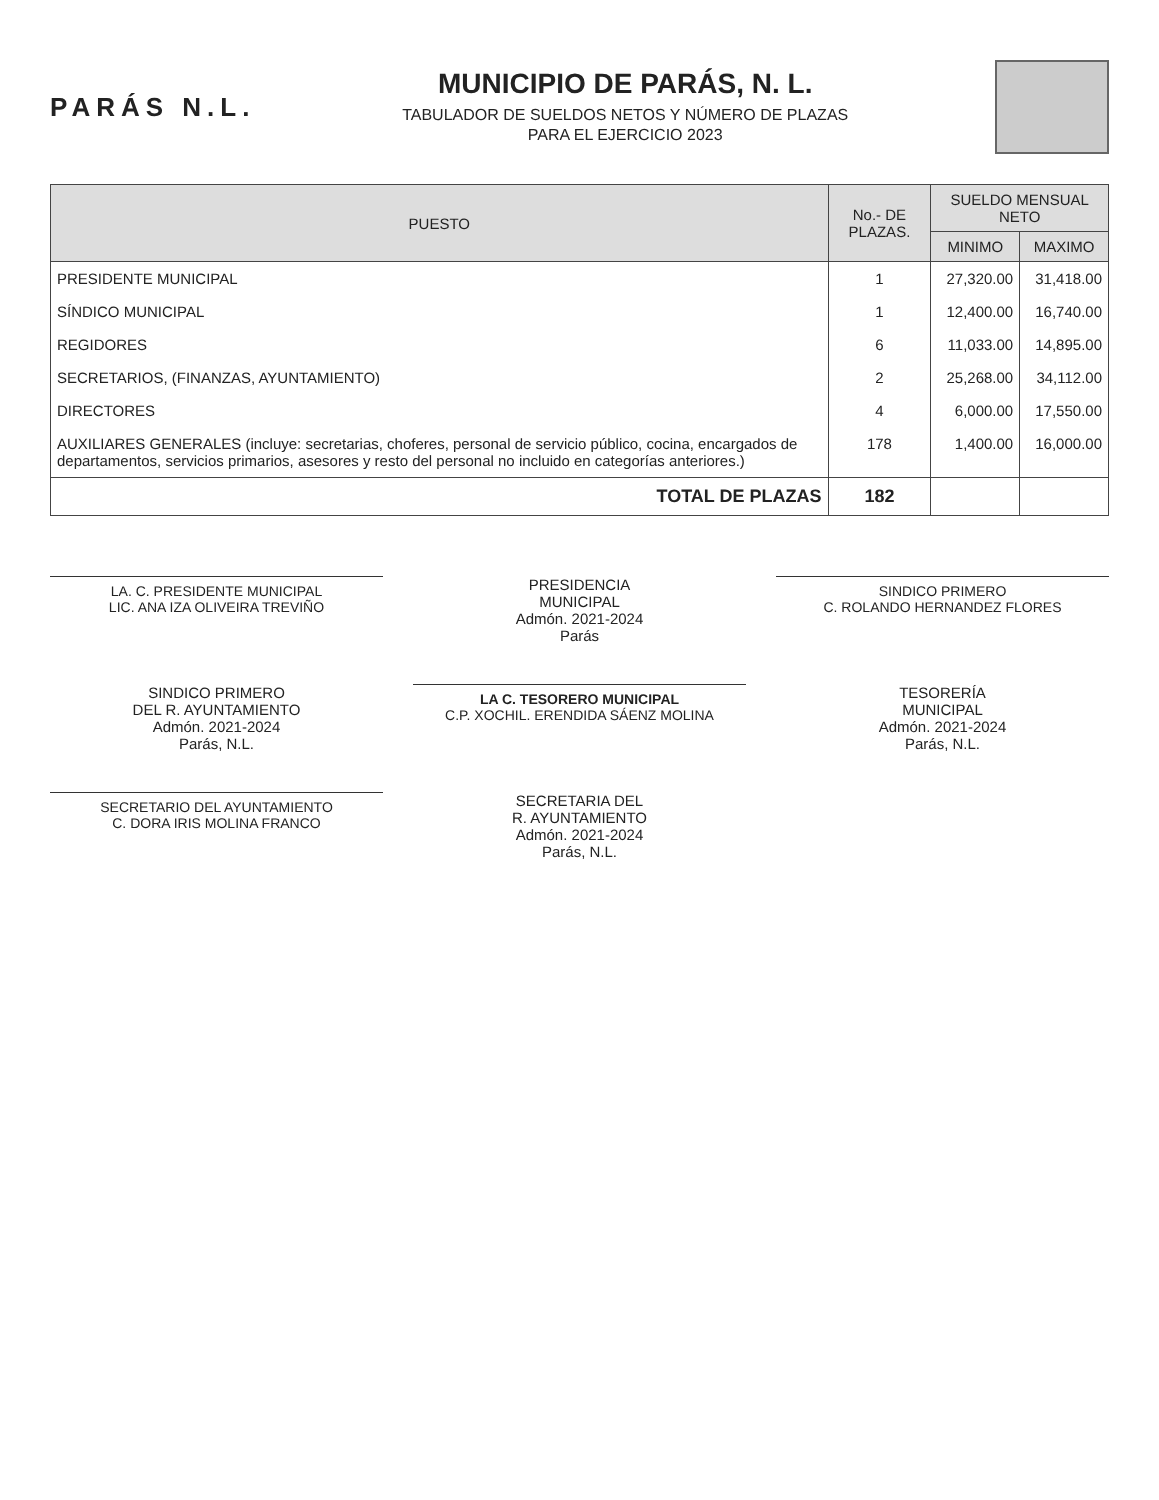PARÁS N.L.
MUNICIPIO DE PARÁS, N. L.
TABULADOR DE SUELDOS NETOS Y NÚMERO DE PLAZAS
PARA EL EJERCICIO 2023
| PUESTO | No.- DE PLAZAS. | SUELDO MENSUAL NETO | |
| --- | --- | --- | --- |
| | | MINIMO | MAXIMO |
| PRESIDENTE MUNICIPAL | 1 | 27,320.00 | 31,418.00 |
| SÍNDICO MUNICIPAL | 1 | 12,400.00 | 16,740.00 |
| REGIDORES | 6 | 11,033.00 | 14,895.00 |
| SECRETARIOS, (FINANZAS, AYUNTAMIENTO) | 2 | 25,268.00 | 34,112.00 |
| DIRECTORES | 4 | 6,000.00 | 17,550.00 |
| AUXILIARES GENERALES (incluye: secretarias, choferes, personal de servicio público, cocina, encargados de departamentos, servicios primarios, asesores y resto del personal no incluido en categorías anteriores.) | 178 | 1,400.00 | 16,000.00 |
| TOTAL DE PLAZAS | 182 | | |
LA. C. PRESIDENTE MUNICIPAL
LIC. ANA IZA OLIVEIRA TREVIÑO
PRESIDENCIA
MUNICIPAL
Admón. 2021-2024
Parás
SINDICO PRIMERO
C. ROLANDO HERNANDEZ FLORES
SINDICO PRIMERO
DEL R. AYUNTAMIENTO
Admón. 2021-2024
Parás, N.L.
LA C. TESORERO MUNICIPAL
C.P. XOCHIL. ERENDIDA SÁENZ MOLINA
TESORERÍA
MUNICIPAL
Admón. 2021-2024
Parás, N.L.
SECRETARIO DEL AYUNTAMIENTO
C. DORA IRIS MOLINA FRANCO
SECRETARIA DEL
R. AYUNTAMIENTO
Admón. 2021-2024
Parás, N.L.